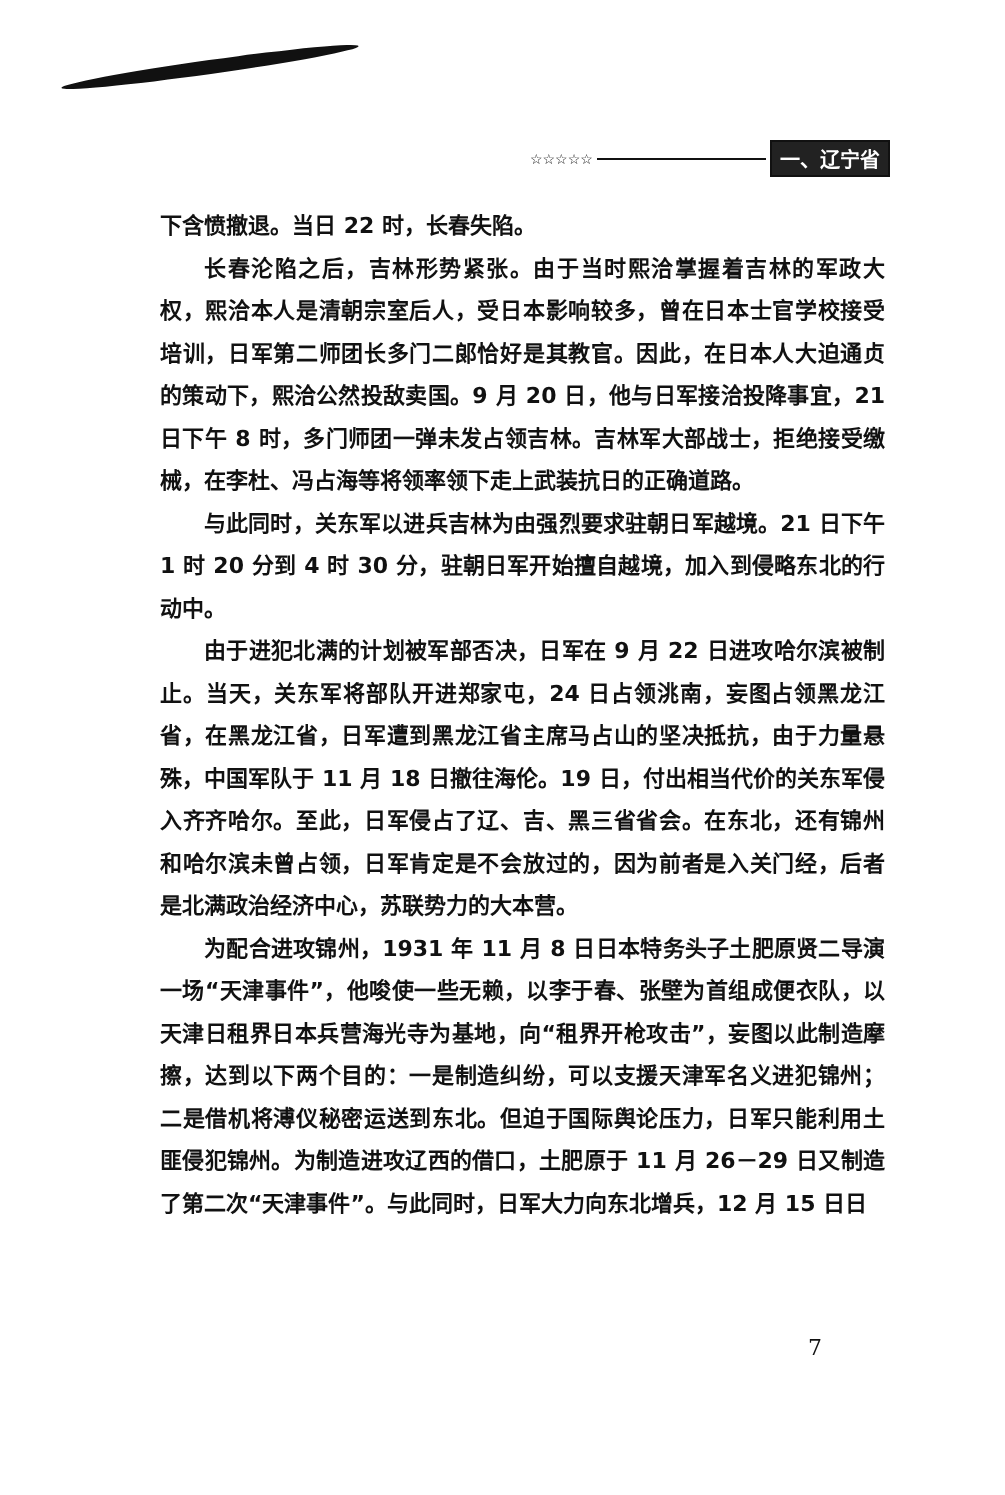☆☆☆☆☆ 一、辽宁省
下含愤撤退。当日 22 时，长春失陷。
长春沦陷之后，吉林形势紧张。由于当时熙洽掌握着吉林的军政大权，熙洽本人是清朝宗室后人，受日本影响较多，曾在日本士官学校接受培训，日军第二师团长多门二郎恰好是其教官。因此，在日本人大迫通贞的策动下，熙洽公然投敌卖国。9 月 20 日，他与日军接洽投降事宜，21 日下午 8 时，多门师团一弹未发占领吉林。吉林军大部战士，拒绝接受缴械，在李杜、冯占海等将领率领下走上武装抗日的正确道路。
与此同时，关东军以进兵吉林为由强烈要求驻朝日军越境。21 日下午 1 时 20 分到 4 时 30 分，驻朝日军开始擅自越境，加入到侵略东北的行动中。
由于进犯北满的计划被军部否决，日军在 9 月 22 日进攻哈尔滨被制止。当天，关东军将部队开进郑家屯，24 日占领洮南，妄图占领黑龙江省，在黑龙江省，日军遭到黑龙江省主席马占山的坚决抵抗，由于力量悬殊，中国军队于 11 月 18 日撤往海伦。19 日，付出相当代价的关东军侵入齐齐哈尔。至此，日军侵占了辽、吉、黑三省省会。在东北，还有锦州和哈尔滨未曾占领，日军肯定是不会放过的，因为前者是入关门经，后者是北满政治经济中心，苏联势力的大本营。
为配合进攻锦州，1931 年 11 月 8 日日本特务头子土肥原贤二导演一场“天津事件”，他唆使一些无赖，以李于春、张壁为首组成便衣队，以天津日租界日本兵营海光寺为基地，向“租界开枪攻击”，妄图以此制造摩擦，达到以下两个目的：一是制造纠纷，可以支援天津军名义进犯锦州；二是借机将溥仪秘密运送到东北。但迫于国际舆论压力，日军只能利用土匪侵犯锦州。为制造进攻辽西的借口，土肥原于 11 月 26－29 日又制造了第二次“天津事件”。与此同时，日军大力向东北增兵，12 月 15 日日
7